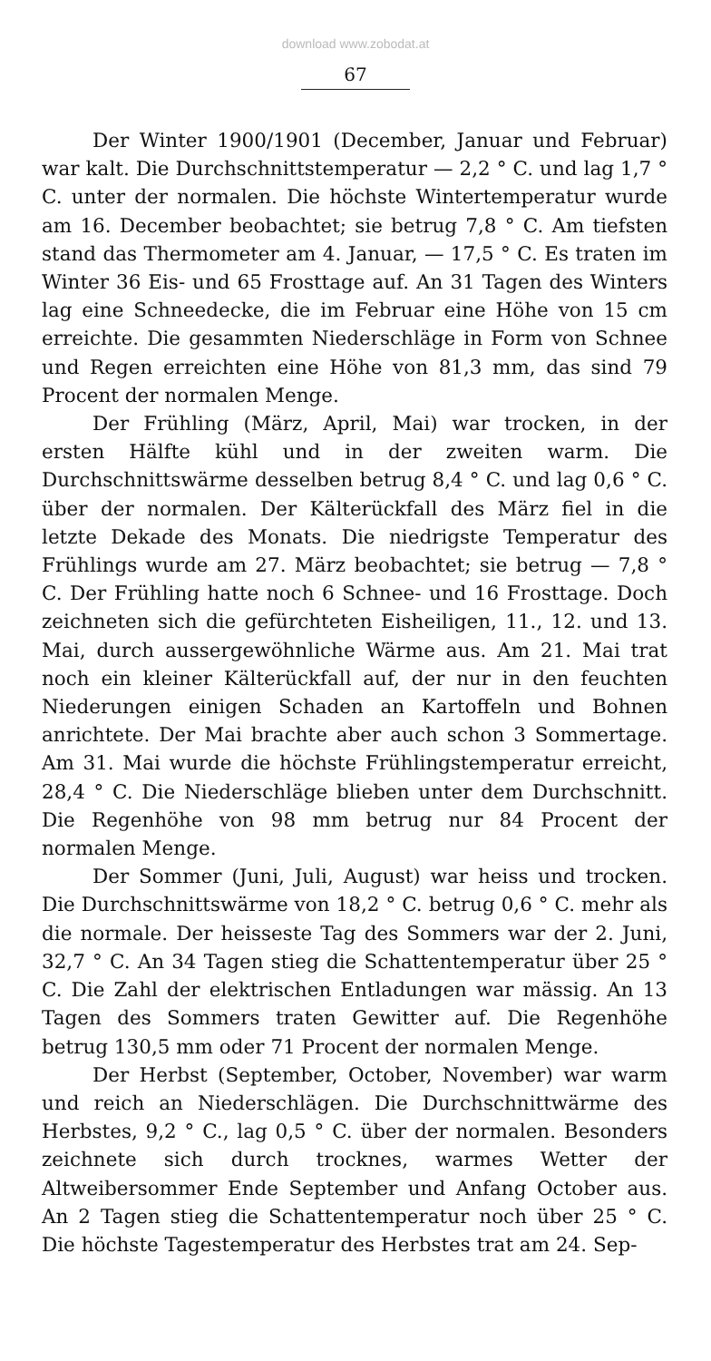download www.zobodat.at
67
Der Winter 1900/1901 (December, Januar und Februar) war kalt. Die Durchschnittstemperatur — 2,2 ° C. und lag 1,7 ° C. unter der normalen. Die höchste Wintertemperatur wurde am 16. December beobachtet; sie betrug 7,8 ° C. Am tiefsten stand das Thermometer am 4. Januar, — 17,5 ° C. Es traten im Winter 36 Eis- und 65 Frosttage auf. An 31 Tagen des Winters lag eine Schneedecke, die im Februar eine Höhe von 15 cm erreichte. Die gesammten Niederschläge in Form von Schnee und Regen erreichten eine Höhe von 81,3 mm, das sind 79 Procent der normalen Menge.
Der Frühling (März, April, Mai) war trocken, in der ersten Hälfte kühl und in der zweiten warm. Die Durchschnittswärme desselben betrug 8,4 ° C. und lag 0,6 ° C. über der normalen. Der Kälterückfall des März fiel in die letzte Dekade des Monats. Die niedrigste Temperatur des Frühlings wurde am 27. März beobachtet; sie betrug — 7,8 ° C. Der Frühling hatte noch 6 Schnee- und 16 Frosttage. Doch zeichneten sich die gefürchteten Eisheiligen, 11., 12. und 13. Mai, durch aussergewöhnliche Wärme aus. Am 21. Mai trat noch ein kleiner Kälterückfall auf, der nur in den feuchten Niederungen einigen Schaden an Kartoffeln und Bohnen anrichtete. Der Mai brachte aber auch schon 3 Sommertage. Am 31. Mai wurde die höchste Frühlingstemperatur erreicht, 28,4 ° C. Die Niederschläge blieben unter dem Durchschnitt. Die Regenhöhe von 98 mm betrug nur 84 Procent der normalen Menge.
Der Sommer (Juni, Juli, August) war heiss und trocken. Die Durchschnittswärme von 18,2 ° C. betrug 0,6 ° C. mehr als die normale. Der heisseste Tag des Sommers war der 2. Juni, 32,7 ° C. An 34 Tagen stieg die Schattentemperatur über 25 ° C. Die Zahl der elektrischen Entladungen war mässig. An 13 Tagen des Sommers traten Gewitter auf. Die Regenhöhe betrug 130,5 mm oder 71 Procent der normalen Menge.
Der Herbst (September, October, November) war warm und reich an Niederschlägen. Die Durchschnittwärme des Herbstes, 9,2 ° C., lag 0,5 ° C. über der normalen. Besonders zeichnete sich durch trocknes, warmes Wetter der Altweibersommer Ende September und Anfang October aus. An 2 Tagen stieg die Schattentemperatur noch über 25 ° C. Die höchste Tagestemperatur des Herbstes trat am 24. Sep-